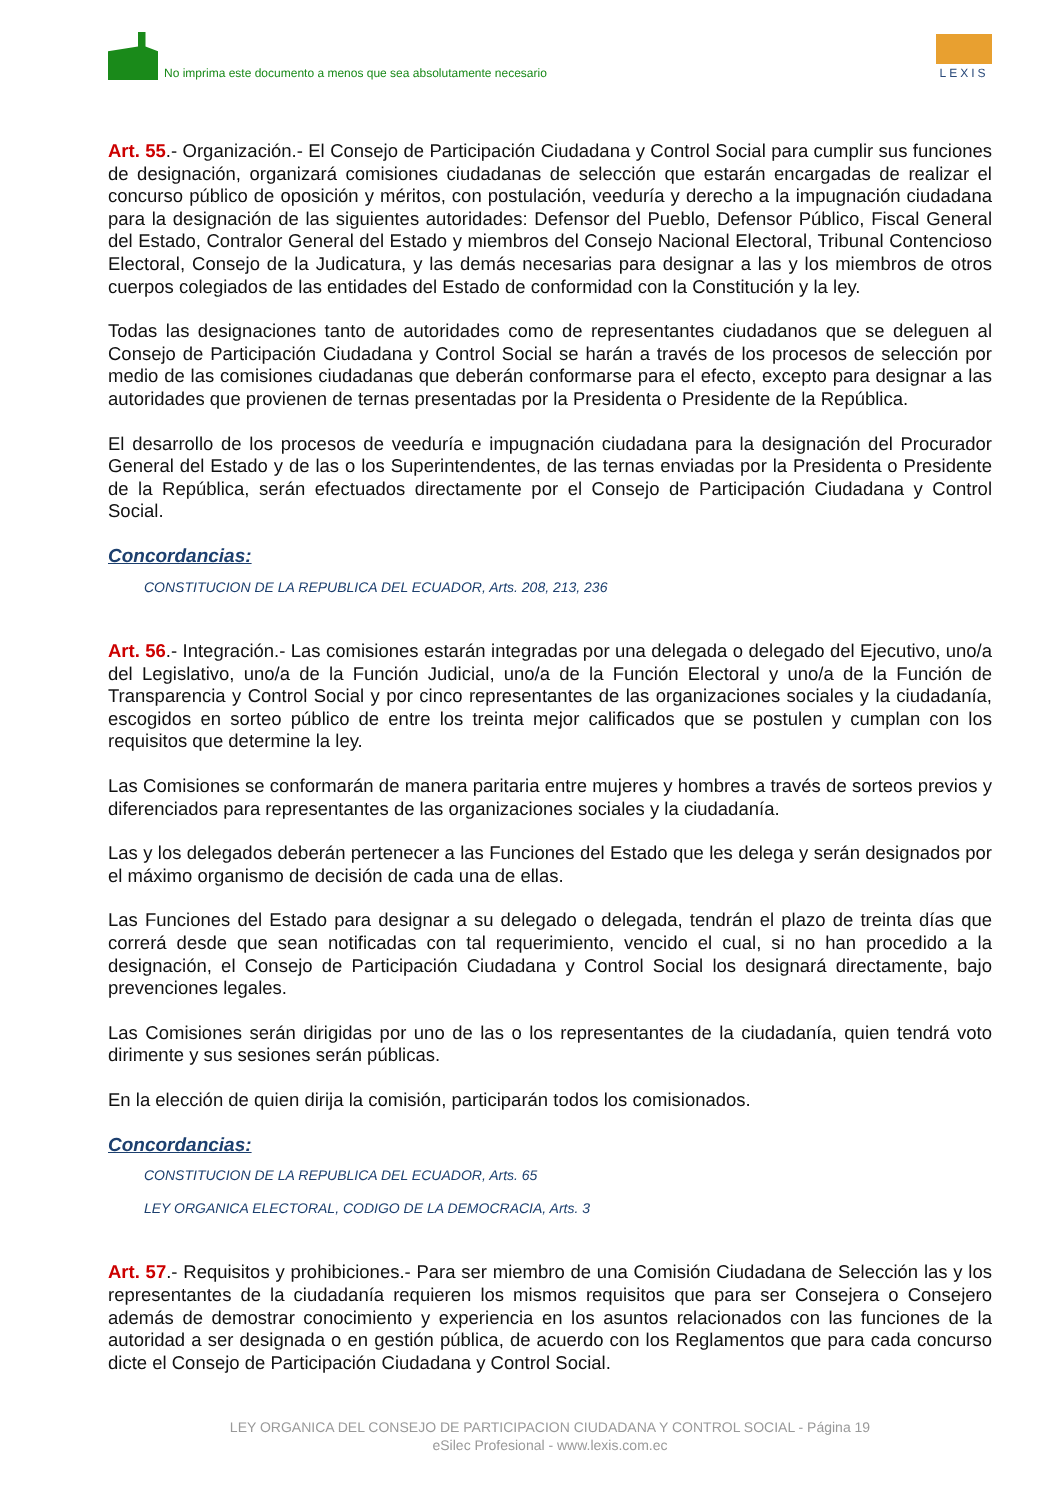No imprima este documento a menos que sea absolutamente necesario
LEXIS
Art. 55.- Organización.- El Consejo de Participación Ciudadana y Control Social para cumplir sus funciones de designación, organizará comisiones ciudadanas de selección que estarán encargadas de realizar el concurso público de oposición y méritos, con postulación, veeduría y derecho a la impugnación ciudadana para la designación de las siguientes autoridades: Defensor del Pueblo, Defensor Público, Fiscal General del Estado, Contralor General del Estado y miembros del Consejo Nacional Electoral, Tribunal Contencioso Electoral, Consejo de la Judicatura, y las demás necesarias para designar a las y los miembros de otros cuerpos colegiados de las entidades del Estado de conformidad con la Constitución y la ley.
Todas las designaciones tanto de autoridades como de representantes ciudadanos que se deleguen al Consejo de Participación Ciudadana y Control Social se harán a través de los procesos de selección por medio de las comisiones ciudadanas que deberán conformarse para el efecto, excepto para designar a las autoridades que provienen de ternas presentadas por la Presidenta o Presidente de la República.
El desarrollo de los procesos de veeduría e impugnación ciudadana para la designación del Procurador General del Estado y de las o los Superintendentes, de las ternas enviadas por la Presidenta o Presidente de la República, serán efectuados directamente por el Consejo de Participación Ciudadana y Control Social.
Concordancias:
CONSTITUCION DE LA REPUBLICA DEL ECUADOR, Arts. 208, 213, 236
Art. 56.- Integración.- Las comisiones estarán integradas por una delegada o delegado del Ejecutivo, uno/a del Legislativo, uno/a de la Función Judicial, uno/a de la Función Electoral y uno/a de la Función de Transparencia y Control Social y por cinco representantes de las organizaciones sociales y la ciudadanía, escogidos en sorteo público de entre los treinta mejor calificados que se postulen y cumplan con los requisitos que determine la ley.
Las Comisiones se conformarán de manera paritaria entre mujeres y hombres a través de sorteos previos y diferenciados para representantes de las organizaciones sociales y la ciudadanía.
Las y los delegados deberán pertenecer a las Funciones del Estado que les delega y serán designados por el máximo organismo de decisión de cada una de ellas.
Las Funciones del Estado para designar a su delegado o delegada, tendrán el plazo de treinta días que correrá desde que sean notificadas con tal requerimiento, vencido el cual, si no han procedido a la designación, el Consejo de Participación Ciudadana y Control Social los designará directamente, bajo prevenciones legales.
Las Comisiones serán dirigidas por uno de las o los representantes de la ciudadanía, quien tendrá voto dirimente y sus sesiones serán públicas.
En la elección de quien dirija la comisión, participarán todos los comisionados.
Concordancias:
CONSTITUCION DE LA REPUBLICA DEL ECUADOR, Arts. 65
LEY ORGANICA ELECTORAL, CODIGO DE LA DEMOCRACIA, Arts. 3
Art. 57.- Requisitos y prohibiciones.- Para ser miembro de una Comisión Ciudadana de Selección las y los representantes de la ciudadanía requieren los mismos requisitos que para ser Consejera o Consejero además de demostrar conocimiento y experiencia en los asuntos relacionados con las funciones de la autoridad a ser designada o en gestión pública, de acuerdo con los Reglamentos que para cada concurso dicte el Consejo de Participación Ciudadana y Control Social.
LEY ORGANICA DEL CONSEJO DE PARTICIPACION CIUDADANA Y CONTROL SOCIAL - Página 19
eSilec Profesional - www.lexis.com.ec